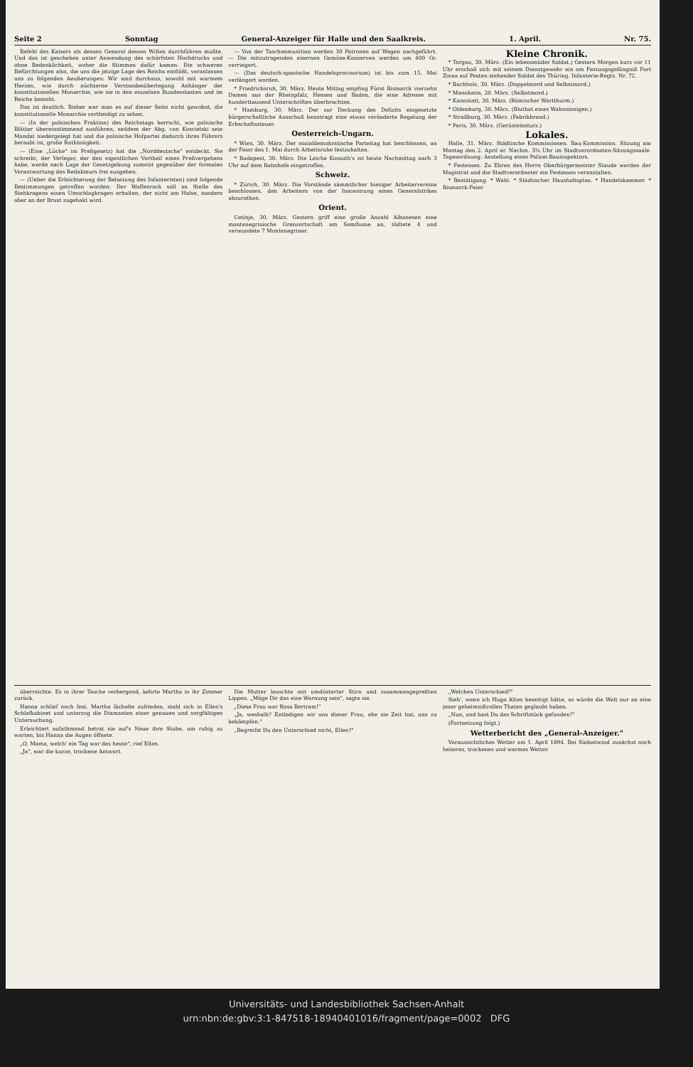Seite 2 Sonntag General-Anzeiger für Halle und den Saalkreis. 1. April. Nr. 75.
Befehl des Kaisers als dessen General dessen Willen durchführen mußte. Und das ist geschehen unter Anwendung des schärfsten Hochdrucks und ohne Bedenklichkeit, woher die Stimmen dafür kamen. Die schweren Befürchtungen also, die uns die jetzige Lage des Reichs einflößt, veranlassen uns zu folgenden Aeußerungen: Wir sind durchaus, sowohl mit warmem Herzen, wie durch nüchterne Verstandesüberlegung Anhänger der konstitutionellen Monarchie, wie sie in den einzelnen Bundesstaaten und im Reiche besteht.
Das ist deutlich. Bisher war man es auf dieser Seite nicht gewohnt, die konstitutionelle Monarchie vertheidigt zu sehen.
— (In der polnischen Fraktion) des Reichstags herrscht, wie polnische Blätter übereinstimmend ausführen, seitdem der Abg. von Koscielski sein Mandat niedergelegt hat und die polnische Hofpartei dadurch ihres Führers beraubt ist, große Rathlosigkeit.
— (Eine „Lücke" im Preßgesetz) hat die „Norddeutsche" entdeckt. Sie schreibt, der Verleger, der den eigentlichen Vortheil eines Preßvergehens habe, werde nach Lage der Gesetzgebung zumeist gegenüber der formalen Verantwortung des Redakteurs frei ausgehen.
— (Ueber die Erleichterung der Belastung des Infanteristen) sind folgende Bestimmungen getroffen worden: Der Waffenrock soll an Stelle des Stehkragens einen Umschlagkragen erhalten, der nicht am Halse, sondern aber an der Brust zugehakt wird.
— Von der Taschenmunition werden 30 Patronen auf Wagen nachgeführt. — Die mitzutragenden eisernen Gemüse-Konserven werden um 400 Gr. verringert.
— (Das deutsch-spanische Handelsprovisorium) ist bis zum 15. Mai verlängert worden.
* Friedrichsruh, 30. März. Heute Mittag empfing Fürst Bismarck vierzehn Damen aus der Rheinpfalz, Hessen und Baden, die eine Adresse mit hunderttausend Unterschriften überbrachten.
* Hamburg, 30. März. Der zur Deckung des Defizits eingesetzte bürgerschaftliche Ausschuß beantragt eine etwas veränderte Regelung der Erbschaftssteuer.
Oesterreich-Ungarn.
* Wien, 30. März. Der sozialdemokratische Parteitag hat beschlossen, an der Feier des 1. Mai durch Arbeitsruhe festzuhalten.
* Budapest, 30. März. Die Leiche Kossuth's ist heute Nachmittag nach 3 Uhr auf dem Bahnhofe eingetroffen.
Schweiz.
* Zürich, 30. März. Die Vorstände sämmtlicher hiesiger Arbeitervereine beschlossen, den Arbeitern von der Inscenirung eines Generalstrikes abzurathen.
Orient.
Cetinje, 30. März. Gestern griff eine große Anzahl Albanesen eine montenegrinische Grenzortschaft am Somflusse an, tödtete 4 und verwundete 7 Montenegriner.
Kleine Chronik.
* Torgau, 30. März. (Ein lebensmüder Soldat.) Gestern Morgen kurz vor 11 Uhr erschoß sich mit seinem Dienstgewehr ein am Festungsgefängniß Fort Zinna auf Posten stehender Soldat des Thüring. Infanterie-Regts. Nr. 72.
* Buchholz, 30. März. (Doppelmord und Selbstmord.)
* Mannheim, 20. März. (Selbstmord.)
* Kannstatt, 30. März. (Römischer Wartthurm.)
* Oldenburg, 30. März. (Bluthat eines Wahnsinnigen.)
* Straßburg, 30. März. (Fabrikbrand.)
* Paris, 30. März. (Gerüsteinsturz.)
Lokales.
Halle, 31. März. Städtische Kommissionen. Bau-Kommission. Sitzung am Montag den 2. April er. Nachm. 3¾ Uhr im Stadtverordneten-Sitzungssaale. Tagesordnung: Anstellung eines Polizei-Bauinspektors.
* Festessen. Zu Ehren des Herrn Oberbürgermeister Staude werden der Magistrat und die Stadtverordneter ein Festessen veranstalten.
* Bestätigung. * Wahl. * Städtischer Haushaltsplan. * Handelskammer. * Bismarck-Feier.
überreichte. Es in ihrer Tasche verbergend, kehrte Martha in ihr Zimmer zurück.
Hanna schlief noch fest. Martha lächelte zufrieden, stahl sich in Ellen's Schlafkabinet und unterzog die Diamanten einer genauen und sorgfältigen Untersuchung.
Erleichtert aufathmend betrat sie auf's Neue ihre Stube, um ruhig zu warten, bis Hanna die Augen öffnete.
„O, Mama, welch' ein Tag war das heute", rief Ellen.
„Ja", war die kurze, trockene Antwort.
Die Mutter lauschte mit umdüsterter Stirn und zusammengepreßten Lippen. „Möge Dir das eine Warnung sein", sagte sie.
„Diese Frau war Rosa Bertram!"
„Ja, weshalb? Entledigen wir uns dieser Frau, ehe sie Zeit hat, uns zu bekämpfen."
„Begreifst Du den Unterschied nicht, Ellen?"
„Welchen Unterschied?"
Sieh', wenn ich Hugo Alton beseitigt hätte, so würde die Welt nur an eine jener geheimnißvollen Thaten geglaubt haben.
„Nun, und hast Du das Schriftstück gefunden?"
(Fortsetzung folgt.)
Wetterbericht des „General-Anzeiger."
Voraussichtliches Wetter am 1. April 1894. Bei Südostwind zunächst noch heiteres, trockenes und warmes Wetter.
Universitäts- und Landesbibliothek Sachsen-Anhalt
urn:nbn:de:gbv:3:1-847518-18940401016/fragment/page=0002 DFG